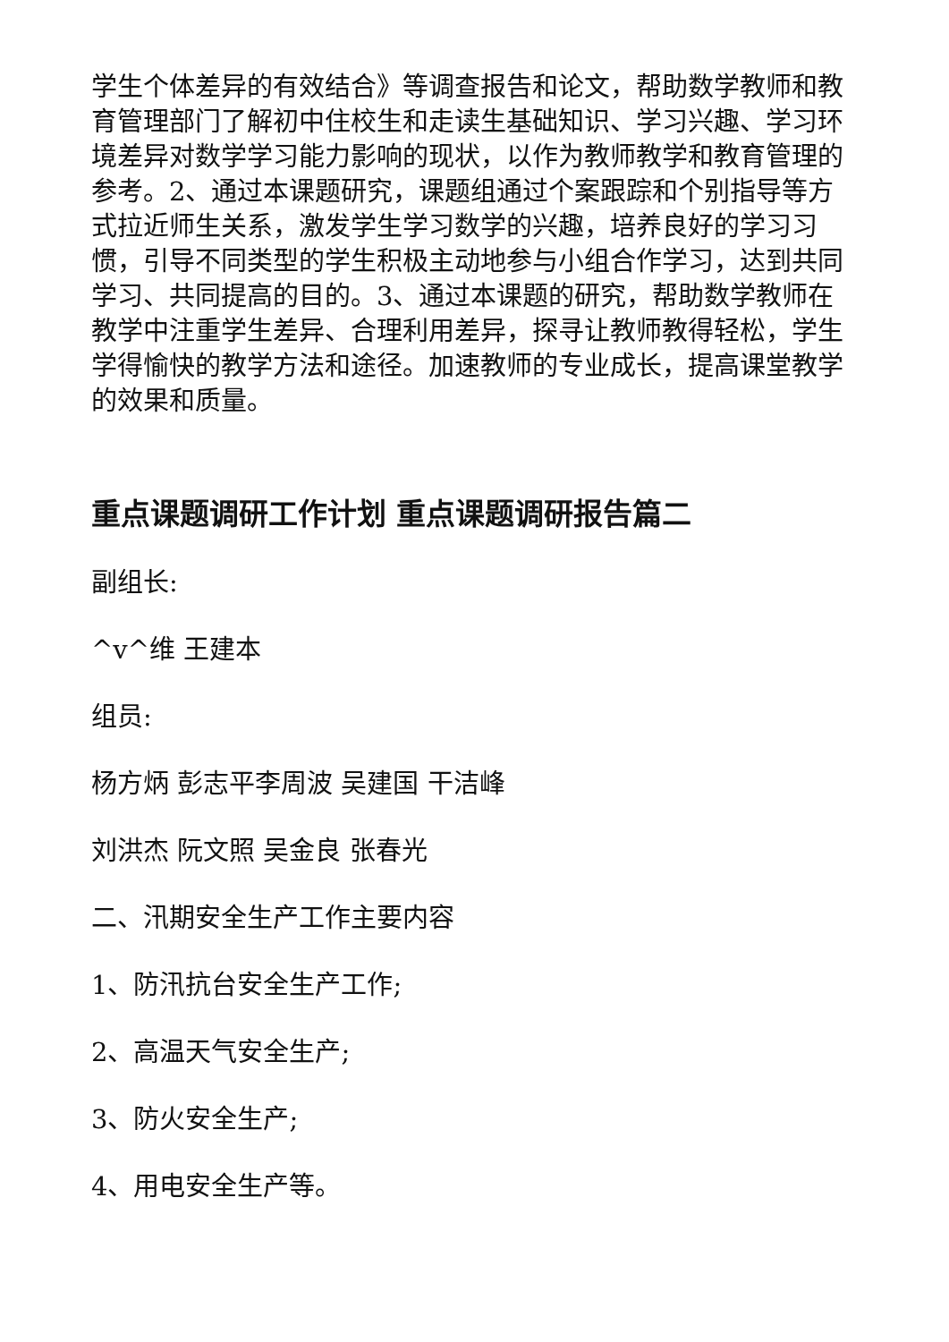学生个体差异的有效结合》等调查报告和论文，帮助数学教师和教育管理部门了解初中住校生和走读生基础知识、学习兴趣、学习环境差异对数学学习能力影响的现状，以作为教师教学和教育管理的参考。2、通过本课题研究，课题组通过个案跟踪和个别指导等方式拉近师生关系，激发学生学习数学的兴趣，培养良好的学习习惯，引导不同类型的学生积极主动地参与小组合作学习，达到共同学习、共同提高的目的。3、通过本课题的研究，帮助数学教师在教学中注重学生差异、合理利用差异，探寻让教师教得轻松，学生学得愉快的教学方法和途径。加速教师的专业成长，提高课堂教学的效果和质量。
重点课题调研工作计划 重点课题调研报告篇二
副组长:
^v^维 王建本
组员:
杨方炳 彭志平李周波 吴建国 干洁峰
刘洪杰 阮文照 吴金良 张春光
二、汛期安全生产工作主要内容
1、防汛抗台安全生产工作;
2、高温天气安全生产;
3、防火安全生产;
4、用电安全生产等。